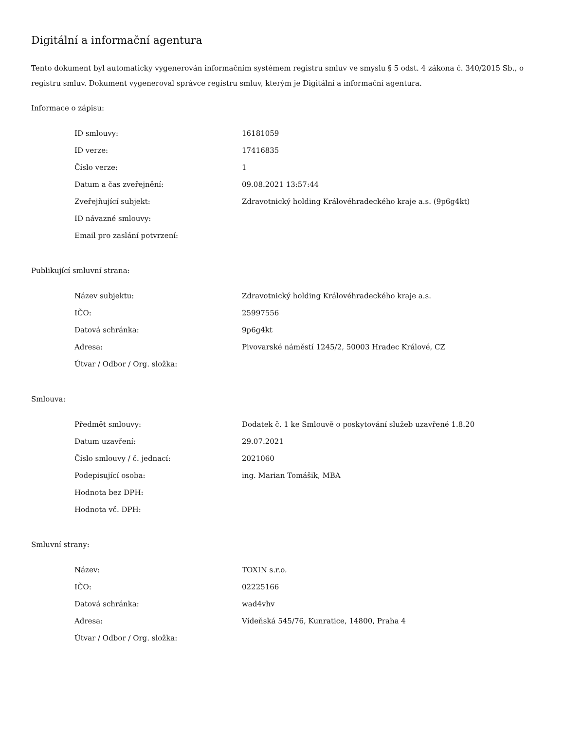Digitální a informační agentura
Tento dokument byl automaticky vygenerován informačním systémem registru smluv ve smyslu § 5 odst. 4 zákona č. 340/2015 Sb., o registru smluv. Dokument vygeneroval správce registru smluv, kterým je Digitální a informační agentura.
Informace o zápisu:
| ID smlouvy: | 16181059 |
| ID verze: | 17416835 |
| Číslo verze: | 1 |
| Datum a čas zveřejnění: | 09.08.2021 13:57:44 |
| Zveřejňující subjekt: | Zdravotnický holding Královéhradeckého kraje a.s. (9p6g4kt) |
| ID návazné smlouvy: | |
| Email pro zaslání potvrzení: | |
Publikující smluvní strana:
| Název subjektu: | Zdravotnický holding Královéhradeckého kraje a.s. |
| IČO: | 25997556 |
| Datová schránka: | 9p6g4kt |
| Adresa: | Pivovarské náměstí 1245/2, 50003 Hradec Králové, CZ |
| Útvar / Odbor / Org. složka: | |
Smlouva:
| Předmět smlouvy: | Dodatek č. 1 ke Smlouvě o poskytování služeb uzavřené 1.8.20 |
| Datum uzavření: | 29.07.2021 |
| Číslo smlouvy / č. jednací: | 2021060 |
| Podepisující osoba: | ing. Marian Tomášik, MBA |
| Hodnota bez DPH: | |
| Hodnota vč. DPH: | |
Smluvní strany:
| Název: | TOXIN s.r.o. |
| IČO: | 02225166 |
| Datová schránka: | wad4vhv |
| Adresa: | Vídeňská 545/76, Kunratice, 14800, Praha 4 |
| Útvar / Odbor / Org. složka: | |